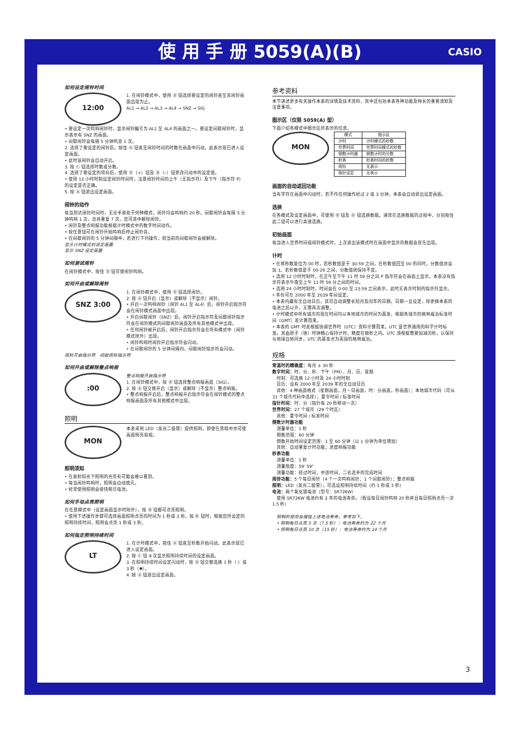使 用 手 册 5059(A)(B) CASIO
如何设定闹铃时间
12:00
1. 在闹铃模式中，使用 Ⓓ 钮选择要设定的闹铃直至其闹铃画面出现为止。
AL1 → AL2 → AL3 → AL4 → SNZ → SIG
• 要设定一次鸣响闹铃时，显示闹铃编号为 AL1 至 AL4 的画面之一。要设定间歇闹铃时，显示表示有 SNZ 的画面。
• 间歇闹铃会每隔 5 分钟鸣音 1 次。
2. 选择了要设定的闹铃后，按住 Ⓐ 钮直至闹铃时间的时数在画面中闪动。此表示现已进入设定画面。
• 此时该闹铃会自动开启。
3. 按 Ⓒ 钮选择时数或分数。
4. 选择了要设定的项目后，使用 Ⓓ（+）钮及 Ⓑ（–）钮更改闪动中的设定值。
• 使用 12 小时时制设定闹铃时间时，注意闹铃时间的上午（无指示符）及下午（指示符 P）的设定是否正确。
5. 按 Ⓐ 钮退出设定画面。
闹铃的动作
每当到达闹铃时间时，无论手表处于何种模式，闹铃均会鸣响约 20 秒。间歇闹铃会每隔 5 分钟鸣响 1 次，总共重复 7 次。您可途中解除闹铃。
• 闹铃及整点响报功能根据计时模式中的数字时间动作。
• 按任意钮可在闹铃开始鸣响后停止闹铃音。
• 在间歇闹铃的 5 分钟间隔中，若进行下列操作，则当前的间歇闹铃会被解除。
显示计时模式的设定画面
显示 SNZ 设定画面
如何测试闹铃
在闹铃模式中，按住 Ⓓ 钮可使闹铃鸣响。
如何开启或解除闹铃
SNZ 3:00
1. 在闹铃模式中，使用 Ⓓ 钮选择闹铃。
2. 按 Ⓐ 钮开启（显示）或解除（不显示）闹铃。
• 开启一次鸣响闹铃（闹铃 AL1 至 AL4）后，闹铃开启指示符会在闹铃模式画面中出现。
• 开启间歇闹铃（SNZ）后，闹铃开启指示符及间歇闹铃指示符会在闹铃模式的间歇闹铃画面及所有其他模式中出现。
• 任何闹铃被开启后，闹铃开启指示符会在所有模式中（闹铃模式除外）出现。
• 闹铃鸣响时闹铃开启指示符会闪动。
• 在间歇闹铃的 5 分钟间隔内，间歇闹铃指示符会闪动。
闹铃开启指示符　间歇闹铃指示符
如何开启或解除整点响报
:00
整点响报开启指示符
1. 在闹铃模式中，按 Ⓓ 钮选择整点响报画面（SIG）。
2. 按 Ⓐ 钮交替开启（显示）或解除（不显示）整点响报。
• 整点响报开启后，整点响报开启指示符会在闹铃模式的整点响报画面及所有其他模式中出现。
照明
MON
本表采用 LED（发光二极管）提供照明，即使在黑暗中亦可使画面明亮易观。
照明须知
• 在直射阳光下照明的光亮有可能会难以看到。
• 每当闹铃鸣响时，照明会自动熄灭。
• 经常使用照明会很快耗尽电池。
如何手动点亮照明
在任意模式中（设定画面显示时除外），按 Ⓑ 钮都可点亮照明。
• 使用下述操作步骤可选择画面照明点亮的时间为 1 秒或 3 秒。按 Ⓑ 钮时，根据您所设定的照明持续时间，照明会点亮 1 秒或 3 秒。
如何指定照明持续时间
LT
1. 在计时模式中，按住 Ⓐ 钮直至秒数开始闪动。此表示现已进入设定画面。
2. 按 Ⓒ 钮 9 次显示照明持续时间的设定画面。
3. 在照明持续时间设定闪动时，按 Ⓓ 钮交替选换 1 秒（·）或 3 秒（✱）。
4. 按 Ⓐ 钮退出设定画面。
参考资料
本节讲述更多有关操作本表的详情及技术资料，其中还包括本表各种功能及特长的重要须知及注意事项。
图示区（仅限 5059(A) 型）
下面介绍各模式中图示区所表示的信息。
MON
| 模式 | 图示区 |
| --- | --- |
| 计时 | 计时模式的秒数 |
| 世界时间 | 世界时间模式的秒数 |
| 倒数计时器 | 倒数计时的分数 |
| 秒表 | 秒表时间的秒数 |
| 闹铃 | 无表示 |
| 指针设定 | 无表示 |
画面的自动返回功能
当有字符在画面中闪动时，若不作任何操作经过 2 或 3 分钟，本表会自动退出设定画面。
选换
在各模式及设定画面中，可使用 Ⓑ 钮及 Ⓓ 钮选换数据。通常在选换数据的过程中，分别按住此二钮可以进行高速选换。
初始画面
每当进入世界时间或闹铃模式时，上次退出该模式时在画面中显示的数据会首先出现。
计时
• 在将秒数复位为 00 时，若秒数值是于 30-59 之间，在秒数值回至 00 的同时，分数值亦会加 1。若秒数值是于 00-29 之间，分数值则保持不变。
• 选用 12 小时时制时，在正午至下午 11 时 59 分之间 P 指示符会在画面上显示。本表没有指示符表示午夜至上午 11 时 59 分之间的时间。
• 选用 24 小时时制时，时间会在 0:00 至 23:59 之间表示，此时无表示时制的指示符显示。
• 年份可在 2000 年至 2039 年间设定。
• 本表内藏有全自动日历，其可自动调整长短月及闰年的日期。日期一旦设定，除更换本表的电池之后以外，无需再次调整。
• 计时模式中所有城市的现在时间均以本地城市的时间为基准，根据各城市的格林威治标准时间（GMT）差计算而来。
• 本表的 GMT 时差根据协调世界时（UTC）资料计算而来。UTC 是世界通用的科学计时标准。其由原子（铯）时钟精心保持计时，精度在微秒之内。UTC 须根据需要加减闰秒，以保持与地球自转同步。UTC 的基准点为英国的格林威治。
规格
常温时的精确度：每月 ± 30 秒
数字时间：时、分、秒、下午（PM）、月、日、星期
　时制：可选换 12 小时及 24 小时时制
　日历：设有 2000 年至 2039 年的全自动日历
　其他：4 种画面格式（星期画面，月－日画面，时：分画面，秒画面）；本地城市代码（可从 31 个城市代码中选择）；夏令时间 / 标准时间
指针时间：时、分（指针每 20 秒移动一次）
世界时间：27 个城市（29 个时区）
　其他：夏令时间 / 标准时间
倒数计时器功能
　测量单位：1 秒
　倒数范围：60 分钟
　倒数开始时间设定范围：1 至 60 分钟（以 1 分钟为单位增加）
　其他：自动重复计时功能；进度响报功能
秒表功能
　测量单位：1 秒
　测量限度：59' 59"
　测量功能：经过时间，中途时间，二名选手的完成时间
闹铃功能：5 个每日闹铃（4 个一次鸣响闹铃；1 个间歇闹铃）；整点响报
照明：LED（发光二极管）；可选设照明持续时间（约 1 秒或 3 秒）
电池：两个氧化银电池（型号：SR726W）
　使用 SR726W 电池约有 2 年的电池寿命。（假设每日闹铃鸣响 20 秒并且每日照明点亮一次 1.5 秒）
　照明的使用会缩短上述电池寿命，参考如下。
　• 照明每日点亮 5 次（7.5 秒）：电池寿命约为 22 个月
　• 照明每日点亮 10 次（15 秒）：电池寿命约为 14 个月
3